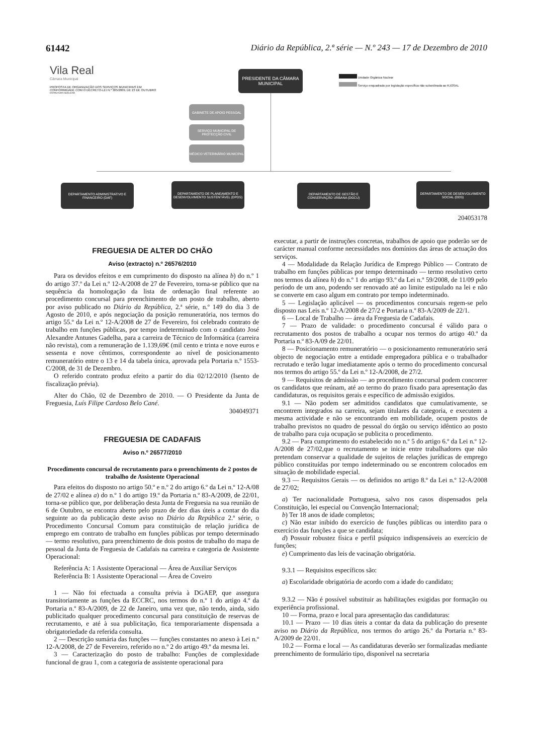61442 Diário da República, 2.ª série — N.º 243 — 17 de Dezembro de 2010
Vila Real
Câmara Municipal
PROPOSTA DE ORGANIZAÇÃO DOS SERVIÇOS MUNICIPAIS EM CONFORMIDADE COM O DECRETO-LEI N.º 305/2009, DE 23 DE OUTUBRO
ESTRUTURA NUCLEAR
PRESIDENTE DA CÂMARA MUNICIPAL
Unidade Orgânica Nuclear
Serviço enquadrado por legislação específica não subordinada ao RJOSAL
GABINETE DE APOIO PESSOAL
SERVIÇO MUNICIPAL DE PROTECÇÃO CIVIL
MÉDICO VETERINÁRIO MUNICIPAL
DEPARTAMENTO ADMINISTRATIVO E FINANCEIRO (DAF)
DEPARTAMENTO DE PLANEAMENTO E DESENVOLVIMENTO SUSTENTÁVEL (DPDS)
DEPARTAMENTO DE GESTÃO E CONSERVAÇÃO URBANA (DGCU)
DEPARTAMENTO DE DESENVOLVIMENTO SOCIAL (DDS)
204053178
FREGUESIA DE ALTER DO CHÃO
Aviso (extracto) n.º 26576/2010
Para os devidos efeitos e em cumprimento do disposto na alínea b) do n.º 1 do artigo 37.º da Lei n.º 12-A/2008 de 27 de Fevereiro, torna-se público que na sequência da homologação da lista de ordenação final referente ao procedimento concursal para preenchimento de um posto de trabalho, aberto por aviso publicado no Diário da República, 2.ª série, n.º 149 do dia 3 de Agosto de 2010, e após negociação da posição remuneratória, nos termos do artigo 55.º da Lei n.º 12-A/2008 de 27 de Fevereiro, foi celebrado contrato de trabalho em funções públicas, por tempo indeterminado com o candidato José Alexandre Antunes Gadelha, para a carreira de Técnico de Informática (carreira não revista), com a remuneração de 1.139,69€ (mil cento e trinta e nove euros e sessenta e nove cêntimos, correspondente ao nível de posicionamento remuneratório entre o 13 e 14 da tabela única, aprovada pela Portaria n.º 1553-C/2008, de 31 de Dezembro.
O referido contrato produz efeito a partir do dia 02/12/2010 (Isento de fiscalização prévia).
Alter do Chão, 02 de Dezembro de 2010. — O Presidente da Junta de Freguesia, Luís Filipe Cardoso Belo Cané.
304049371
FREGUESIA DE CADAFAIS
Aviso n.º 26577/2010
Procedimento concursal de recrutamento para o preenchimento de 2 postos de trabalho de Assistente Operacional
Para efeitos do disposto no artigo 50.º e n.º 2 do artigo 6.º da Lei n.º 12-A/08 de 27/02 e alínea a) do n.º 1 do artigo 19.º da Portaria n.º 83-A/2009, de 22/01, torna-se público que, por deliberação desta Junta de Freguesia na sua reunião de 6 de Outubro, se encontra aberto pelo prazo de dez dias úteis a contar do dia seguinte ao da publicação deste aviso no Diário da República 2.ª série, o Procedimento Concursal Comum para constituição de relação jurídica de emprego em contrato de trabalho em funções públicas por tempo determinado — termo resolutivo, para preenchimento de dois postos de trabalho do mapa de pessoal da Junta de Freguesia de Cadafais na carreira e categoria de Assistente Operacional:
Referência A: 1 Assistente Operacional — Área de Auxiliar Serviços
Referência B: 1 Assistente Operacional — Área de Coveiro
1 — Não foi efectuada a consulta prévia à DGAEP, que assegura transitoriamente as funções da ECCRC, nos termos do n.º 1 do artigo 4.º da Portaria n.º 83-A/2009, de 22 de Janeiro, uma vez que, não tendo, ainda, sido publicitado qualquer procedimento concursal para constituição de reservas de recrutamento, e até à sua publicitação, fica temporariamente dispensada a obrigatoriedade da referida consulta.
2 — Descrição sumária das funções — funções constantes no anexo à Lei n.º 12-A/2008, de 27 de Fevereiro, referido no n.º 2 do artigo 49.º da mesma lei.
3 — Caracterização do posto de trabalho: Funções de complexidade funcional de grau 1, com a categoria de assistente operacional para
executar, a partir de instruções concretas, trabalhos de apoio que poderão ser de carácter manual conforme necessidades nos domínios das áreas de actuação dos serviços.
4 — Modalidade da Relação Jurídica de Emprego Público — Contrato de trabalho em funções públicas por tempo determinado — termo resolutivo certo nos termos da alínea h) do n.º 1 do artigo 93.º da Lei n.º 59/2008, de 11/09 pelo período de um ano, podendo ser renovado até ao limite estipulado na lei e não se converte em caso algum em contrato por tempo indeterminado.
5 — Legislação aplicável — os procedimentos concursais regem-se pelo disposto nas Leis n.º 12-A/2008 de 27/2 e Portaria n.º 83-A/2009 de 22/1.
6 — Local de Trabalho — área da Freguesia de Cadafais.
7 — Prazo de validade: o procedimento concursal é válido para o recrutamento dos postos de trabalho a ocupar nos termos do artigo 40.º da Portaria n.º 83-A/09 de 22/01.
8 — Posicionamento remuneratório — o posicionamento remuneratório será objecto de negociação entre a entidade empregadora pública e o trabalhador recrutado e terão lugar imediatamente após o termo do procedimento concursal nos termos do artigo 55.º da Lei n.º 12-A/2008, de 27/2.
9 — Requisitos de admissão — ao procedimento concursal podem concorrer os candidatos que reúnam, até ao termo do prazo fixado para apresentação das candidaturas, os requisitos gerais e específico de admissão exigidos.
9.1 — Não podem ser admitidos candidatos que cumulativamente, se encontrem integrados na carreira, sejam titulares da categoria, e executem a mesma actividade e não se encontrando em mobilidade, ocupem postos de trabalho previstos no quadro de pessoal do órgão ou serviço idêntico ao posto de trabalho para cuja ocupação se publicita o procedimento.
9.2 — Para cumprimento do estabelecido no n.º 5 do artigo 6.º da Lei n.º 12-A/2008 de 27/02,que o recrutamento se inicie entre trabalhadores que não pretendam conservar a qualidade de sujeitos de relações jurídicas de emprego público constituídas por tempo indeterminado ou se encontrem colocados em situação de mobilidade especial.
9.3 — Requisitos Gerais — os definidos no artigo 8.º da Lei n.º 12-A/2008 de 27/02;
a) Ter nacionalidade Portuguesa, salvo nos casos dispensados pela Constituição, lei especial ou Convenção Internacional;
b) Ter 18 anos de idade completos;
c) Não estar inibido do exercício de funções públicas ou interdito para o exercício das funções a que se candidata;
d) Possuir robustez física e perfil psíquico indispensáveis ao exercício de funções;
e) Cumprimento das leis de vacinação obrigatória.
9.3.1 — Requisitos específicos são:
a) Escolaridade obrigatória de acordo com a idade do candidato;
9.3.2 — Não é possível substituir as habilitações exigidas por formação ou experiência profissional.
10 — Forma, prazo e local para apresentação das candidaturas:
10.1 — Prazo — 10 dias úteis a contar da data da publicação do presente aviso no Diário da República, nos termos do artigo 26.º da Portaria n.º 83-A/2009 de 22/01.
10.2 — Forma e local — As candidaturas deverão ser formalizadas mediante preenchimento de formulário tipo, disponível na secretaria